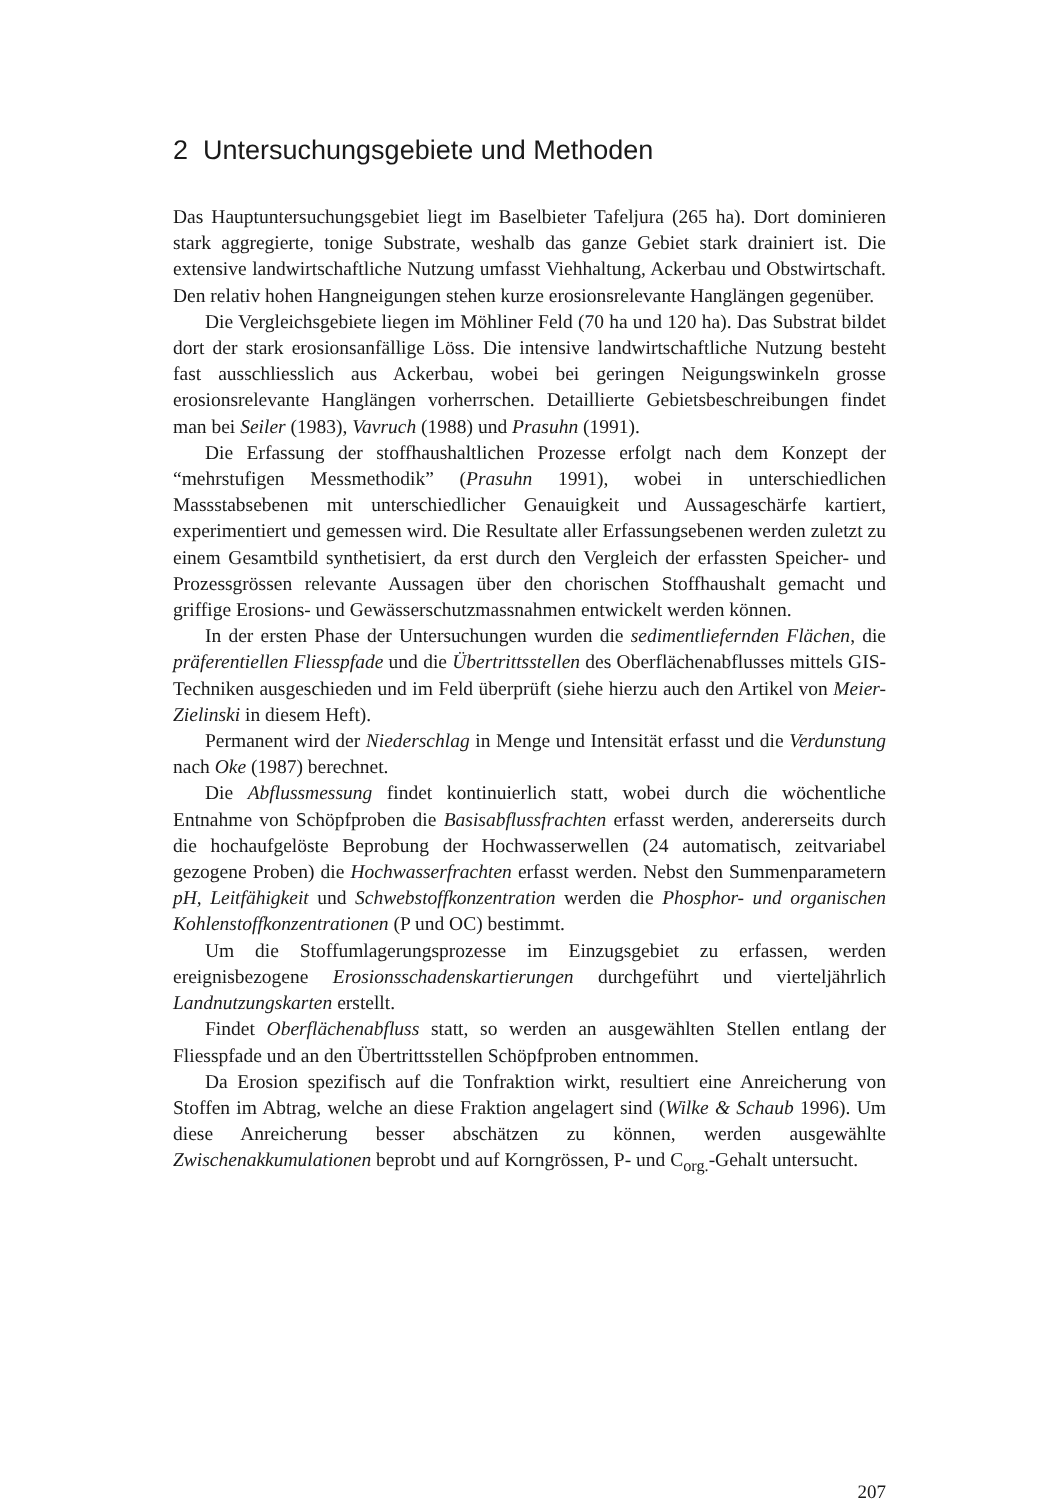2 Untersuchungsgebiete und Methoden
Das Hauptuntersuchungsgebiet liegt im Baselbieter Tafeljura (265 ha). Dort dominieren stark aggregierte, tonige Substrate, weshalb das ganze Gebiet stark drainiert ist. Die extensive landwirtschaftliche Nutzung umfasst Viehhaltung, Ackerbau und Obstwirtschaft. Den relativ hohen Hangneigungen stehen kurze erosionsrelevante Hanglängen gegenüber.
Die Vergleichsgebiete liegen im Möhliner Feld (70 ha und 120 ha). Das Substrat bildet dort der stark erosionsanfällige Löss. Die intensive landwirtschaftliche Nutzung besteht fast ausschliesslich aus Ackerbau, wobei bei geringen Neigungswinkeln grosse erosionsrelevante Hanglängen vorherrschen. Detaillierte Gebietsbeschreibungen findet man bei Seiler (1983), Vavruch (1988) und Prasuhn (1991).
Die Erfassung der stoffhaushaltlichen Prozesse erfolgt nach dem Konzept der “mehrstufigen Messmethodik” (Prasuhn 1991), wobei in unterschiedlichen Massstabsebenen mit unterschiedlicher Genauigkeit und Aussageschärfe kartiert, experimentiert und gemessen wird. Die Resultate aller Erfassungsebenen werden zuletzt zu einem Gesamtbild synthetisiert, da erst durch den Vergleich der erfassten Speicher- und Prozessgrössen relevante Aussagen über den chorischen Stoffhaushalt gemacht und griffige Erosions- und Gewässerschutzmassnahmen entwickelt werden können.
In der ersten Phase der Untersuchungen wurden die sedimentliefernden Flächen, die präferentiellen Fliesspfade und die Übertrittsstellen des Oberflächenabflusses mittels GIS-Techniken ausgeschieden und im Feld überprüft (siehe hierzu auch den Artikel von Meier-Zielinski in diesem Heft).
Permanent wird der Niederschlag in Menge und Intensität erfasst und die Verdunstung nach Oke (1987) berechnet.
Die Abflussmessung findet kontinuierlich statt, wobei durch die wöchentliche Entnahme von Schöpfproben die Basisabflussfrachten erfasst werden, andererseits durch die hochaufgelöste Beprobung der Hochwasserwellen (24 automatisch, zeitvariabel gezogene Proben) die Hochwasserfrachten erfasst werden. Nebst den Summenparametern pH, Leitfähigkeit und Schwebstoffkonzentration werden die Phosphor- und organischen Kohlenstoffkonzentrationen (P und OC) bestimmt.
Um die Stoffumlagerungsprozesse im Einzugsgebiet zu erfassen, werden ereignisbezogene Erosionsschadenskartierungen durchgeführt und vierteljährlich Landnutzungskarten erstellt.
Findet Oberflächenabfluss statt, so werden an ausgewählten Stellen entlang der Fliesspfade und an den Übertrittsstellen Schöpfproben entnommen.
Da Erosion spezifisch auf die Tonfraktion wirkt, resultiert eine Anreicherung von Stoffen im Abtrag, welche an diese Fraktion angelagert sind (Wilke & Schaub 1996). Um diese Anreicherung besser abschätzen zu können, werden ausgewählte Zwischenakkumulationen beprobt und auf Korngrössen, P- und C<sub>org.</sub>-Gehalt untersucht.
207